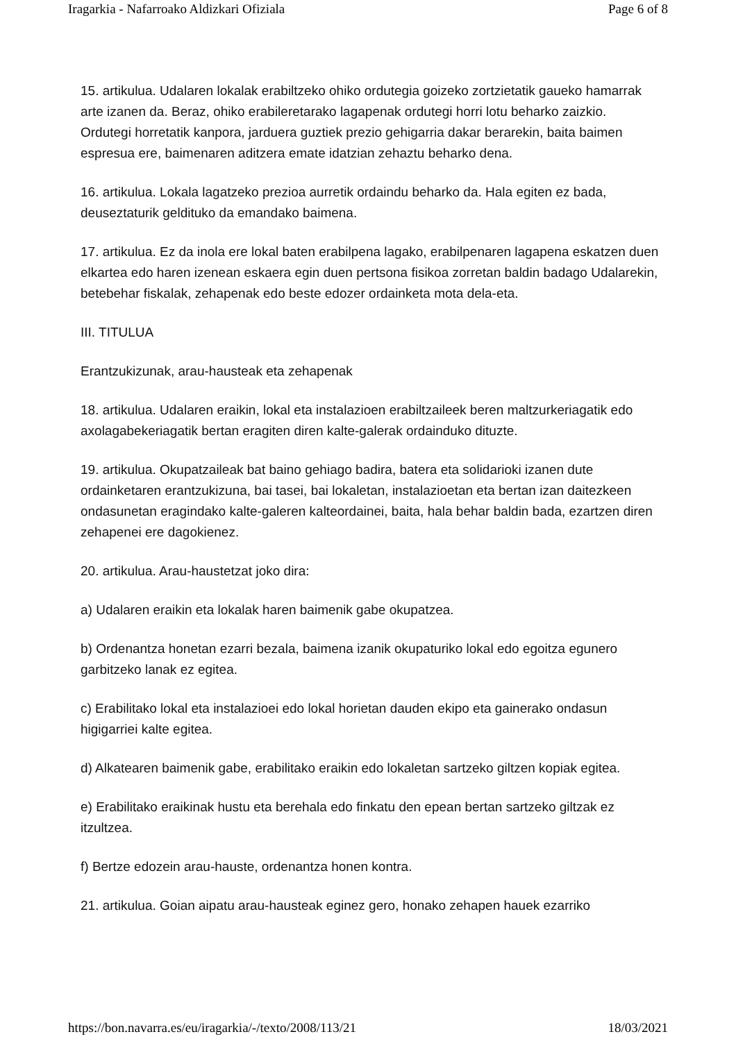Iragarkia - Nafarroako Aldizkari Ofiziala Page 6 of 8
15. artikulua. Udalaren lokalak erabiltzeko ohiko ordutegia goizeko zortzietatik gaueko hamarrak arte izanen da. Beraz, ohiko erabileretarako lagapenak ordutegi horri lotu beharko zaizkio. Ordutegi horretatik kanpora, jarduera guztiek prezio gehigarria dakar berarekin, baita baimen espresua ere, baimenaren aditzera emate idatzian zehaztu beharko dena.
16. artikulua. Lokala lagatzeko prezioa aurretik ordaindu beharko da. Hala egiten ez bada, deuseztaturik geldituko da emandako baimena.
17. artikulua. Ez da inola ere lokal baten erabilpena lagako, erabilpenaren lagapena eskatzen duen elkartea edo haren izenean eskaera egin duen pertsona fisikoa zorretan baldin badago Udalarekin, betebehar fiskalak, zehapenak edo beste edozer ordainketa mota dela-eta.
III. TITULUA
Erantzukizunak, arau-hausteak eta zehapenak
18. artikulua. Udalaren eraikin, lokal eta instalazioen erabiltzaileek beren maltzurkeriagatik edo axolagabekeriagatik bertan eragiten diren kalte-galerak ordainduko dituzte.
19. artikulua. Okupatzaileak bat baino gehiago badira, batera eta solidarioki izanen dute ordainketaren erantzukizuna, bai tasei, bai lokaletan, instalazioetan eta bertan izan daitezkeen ondasunetan eragindako kalte-galeren kalteordainei, baita, hala behar baldin bada, ezartzen diren zehapenei ere dagokienez.
20. artikulua. Arau-haustetzat joko dira:
a) Udalaren eraikin eta lokalak haren baimenik gabe okupatzea.
b) Ordenantza honetan ezarri bezala, baimena izanik okupaturiko lokal edo egoitza egunero garbitzeko lanak ez egitea.
c) Erabilitako lokal eta instalazioei edo lokal horietan dauden ekipo eta gainerako ondasun higigarriei kalte egitea.
d) Alkatearen baimenik gabe, erabilitako eraikin edo lokaletan sartzeko giltzen kopiak egitea.
e) Erabilitako eraikinak hustu eta berehala edo finkatu den epean bertan sartzeko giltzak ez itzultzea.
f) Bertze edozein arau-hauste, ordenantza honen kontra.
21. artikulua. Goian aipatu arau-hausteak eginez gero, honako zehapen hauek ezarriko
https://bon.navarra.es/eu/iragarkia/-/texto/2008/113/21 18/03/2021